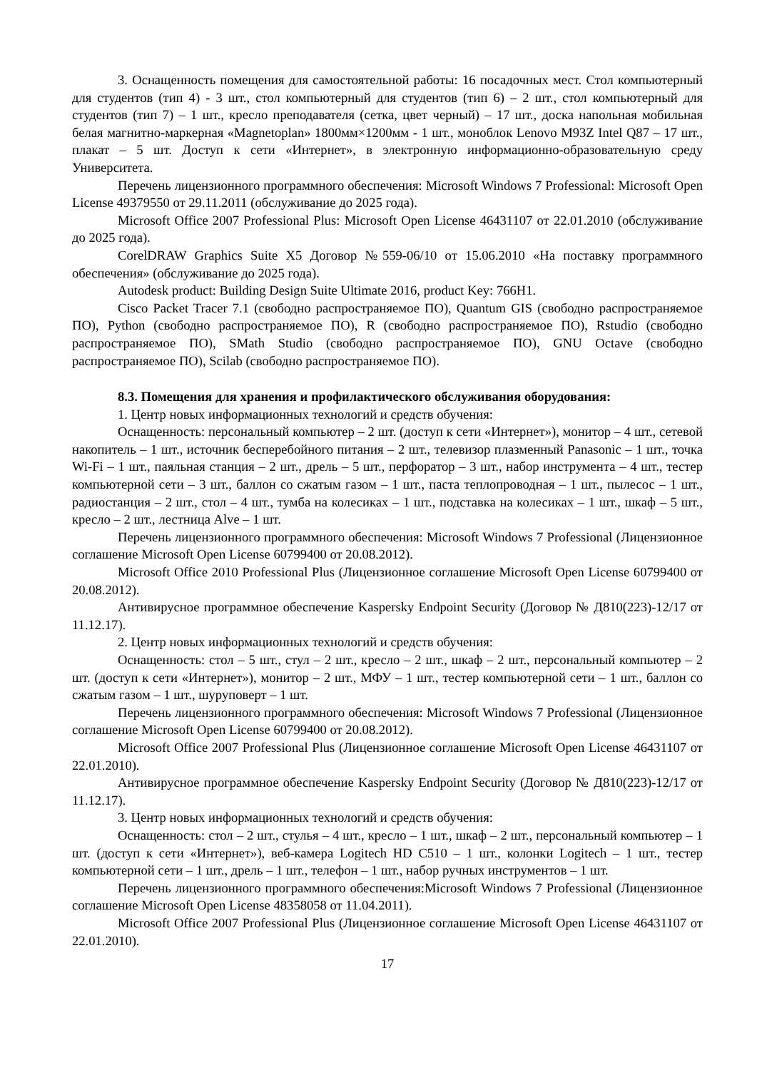3. Оснащенность помещения для самостоятельной работы: 16 посадочных мест. Стол компьютерный для студентов (тип 4) - 3 шт., стол компьютерный для студентов (тип 6) – 2 шт., стол компьютерный для студентов (тип 7) – 1 шт., кресло преподавателя (сетка, цвет черный) – 17 шт., доска напольная мобильная белая магнитно-маркерная «Magnetoplan» 1800мм×1200мм - 1 шт., моноблок Lenovo M93Z Intel Q87 – 17 шт., плакат – 5 шт. Доступ к сети «Интернет», в электронную информационно-образовательную среду Университета.
Перечень лицензионного программного обеспечения: Microsoft Windows 7 Professional: Microsoft Open License 49379550 от 29.11.2011 (обслуживание до 2025 года).
Microsoft Office 2007 Professional Plus: Microsoft Open License 46431107 от 22.01.2010 (обслуживание до 2025 года).
CorelDRAW Graphics Suite X5 Договор №559-06/10 от 15.06.2010 «На поставку программного обеспечения» (обслуживание до 2025 года).
Autodesk product: Building Design Suite Ultimate 2016, product Key: 766H1.
Cisco Packet Tracer 7.1 (свободно распространяемое ПО), Quantum GIS (свободно распространяемое ПО), Python (свободно распространяемое ПО), R (свободно распространяемое ПО), Rstudio (свободно распространяемое ПО), SMath Studio (свободно распространяемое ПО), GNU Octave (свободно распространяемое ПО), Scilab (свободно распространяемое ПО).
8.3. Помещения для хранения и профилактического обслуживания оборудования:
1. Центр новых информационных технологий и средств обучения:
Оснащенность: персональный компьютер – 2 шт. (доступ к сети «Интернет»), монитор – 4 шт., сетевой накопитель – 1 шт., источник бесперебойного питания – 2 шт., телевизор плазменный Panasonic – 1 шт., точка Wi-Fi – 1 шт., паяльная станция – 2 шт., дрель – 5 шт., перфоратор – 3 шт., набор инструмента – 4 шт., тестер компьютерной сети – 3 шт., баллон со сжатым газом – 1 шт., паста теплопроводная – 1 шт., пылесос – 1 шт., радиостанция – 2 шт., стол – 4 шт., тумба на колесиках – 1 шт., подставка на колесиках – 1 шт., шкаф – 5 шт., кресло – 2 шт., лестница Alve – 1 шт.
Перечень лицензионного программного обеспечения: Microsoft Windows 7 Professional (Лицензионное соглашение Microsoft Open License 60799400 от 20.08.2012).
Microsoft Office 2010 Professional Plus (Лицензионное соглашение Microsoft Open License 60799400 от 20.08.2012).
Антивирусное программное обеспечение Kaspersky Endpoint Security (Договор № Д810(223)-12/17 от 11.12.17).
2. Центр новых информационных технологий и средств обучения:
Оснащенность: стол – 5 шт., стул – 2 шт., кресло – 2 шт., шкаф – 2 шт., персональный компьютер – 2 шт. (доступ к сети «Интернет»), монитор – 2 шт., МФУ – 1 шт., тестер компьютерной сети – 1 шт., баллон со сжатым газом – 1 шт., шуруповерт – 1 шт.
Перечень лицензионного программного обеспечения: Microsoft Windows 7 Professional (Лицензионное соглашение Microsoft Open License 60799400 от 20.08.2012).
Microsoft Office 2007 Professional Plus (Лицензионное соглашение Microsoft Open License 46431107 от 22.01.2010).
Антивирусное программное обеспечение Kaspersky Endpoint Security (Договор № Д810(223)-12/17 от 11.12.17).
3. Центр новых информационных технологий и средств обучения:
Оснащенность: стол – 2 шт., стулья – 4 шт., кресло – 1 шт., шкаф – 2 шт., персональный компьютер – 1 шт. (доступ к сети «Интернет»), веб-камера Logitech HD C510 – 1 шт., колонки Logitech – 1 шт., тестер компьютерной сети – 1 шт., дрель – 1 шт., телефон – 1 шт., набор ручных инструментов – 1 шт.
Перечень лицензионного программного обеспечения:Microsoft Windows 7 Professional (Лицензионное соглашение Microsoft Open License 48358058 от 11.04.2011).
Microsoft Office 2007 Professional Plus (Лицензионное соглашение Microsoft Open License 46431107 от 22.01.2010).
17